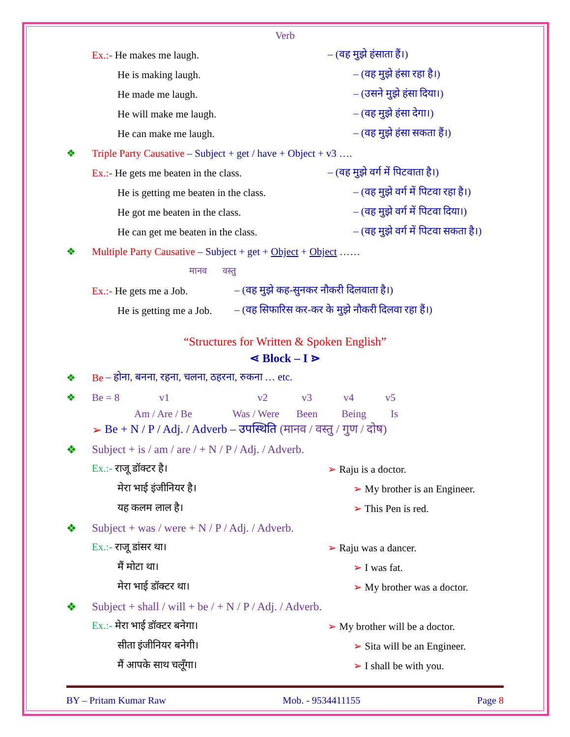Verb
Ex.:- He makes me laugh. – (वह मुझे हंसाता हैं।)
He is making laugh. – (वह मुझे हंसा रहा है।)
He made me laugh. – (उसने मुझे हंसा दिया।)
He will make me laugh. – (वह मुझे हंसा देगा।)
He can make me laugh. – (वह मुझे हंसा सकता हैं।)
❖ Triple Party Causative – Subject + get / have + Object + v3 ….
Ex.:- He gets me beaten in the class.
– (वह मुझे वर्ग में पिटवाता है।)
He is getting me beaten in the class.
– (वह मुझे वर्ग में पिटवा रहा है।)
He got me beaten in the class.
– (वह मुझे वर्ग में पिटवा दिया।)
He can get me beaten in the class.
– (वह मुझे वर्ग में पिटवा सकता है।)
❖ Multiple Party Causative – Subject + get + Object + Object ……
मानव वस्तु
Ex.:- He gets me a Job.
– (वह मुझे कह-सुनकर नौकरी दिलवाता है।)
He is getting me a Job.
– (वह सिफारिस कर-कर के मुझे नौकरी दिलवा रहा हैं।)
“Structures for Written & Spoken English”
⋖ Block – I ⋗
❖ Be – होना, बनना, रहना, चलना, ठहरना, रुकना … etc.
❖ Be = 8 v1 v2 v3 v4 v5
Am / Are / Be Was / Were Been Being Is
➢ Be + N / P / Adj. / Adverb – उपस्थिति (मानव / वस्तु / गुण / दोष)
❖ Subject + is / am / are / + N / P / Adj. / Adverb.
Ex.:- राजू डॉक्टर है। ➢ Raju is a doctor.
मेरा भाई इंजीनियर है। ➢ My brother is an Engineer.
यह कलम लाल है। ➢ This Pen is red.
❖ Subject + was / were + N / P / Adj. / Adverb.
Ex.:- राजू डांसर था। ➢ Raju was a dancer.
मैं मोटा था। ➢ I was fat.
मेरा भाई डॉक्टर था। ➢ My brother was a doctor.
❖ Subject + shall / will + be / + N / P / Adj. / Adverb.
Ex.:- मेरा भाई डॉक्टर बनेगा। ➢ My brother will be a doctor.
सीता इंजीनियर बनेगी। ➢ Sita will be an Engineer.
मैं आपके साथ चलूँगा। ➢ I shall be with you.
BY – Pritam Kumar Raw Mob. - 9534411155 Page 8